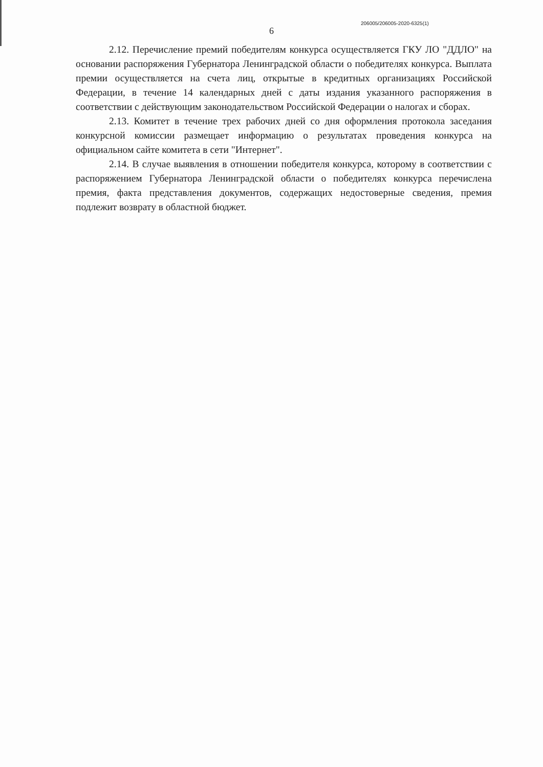206005/206005-2020-6325(1)
6
2.12. Перечисление премий победителям конкурса осуществляется ГКУ ЛО "ДДЛО" на основании распоряжения Губернатора Ленинградской области о победителях конкурса. Выплата премии осуществляется на счета лиц, открытые в кредитных организациях Российской Федерации, в течение 14 календарных дней с даты издания указанного распоряжения в соответствии с действующим законодательством Российской Федерации о налогах и сборах.
2.13. Комитет в течение трех рабочих дней со дня оформления протокола заседания конкурсной комиссии размещает информацию о результатах проведения конкурса на официальном сайте комитета в сети "Интернет".
2.14. В случае выявления в отношении победителя конкурса, которому в соответствии с распоряжением Губернатора Ленинградской области о победителях конкурса перечислена премия, факта представления документов, содержащих недостоверные сведения, премия подлежит возврату в областной бюджет.